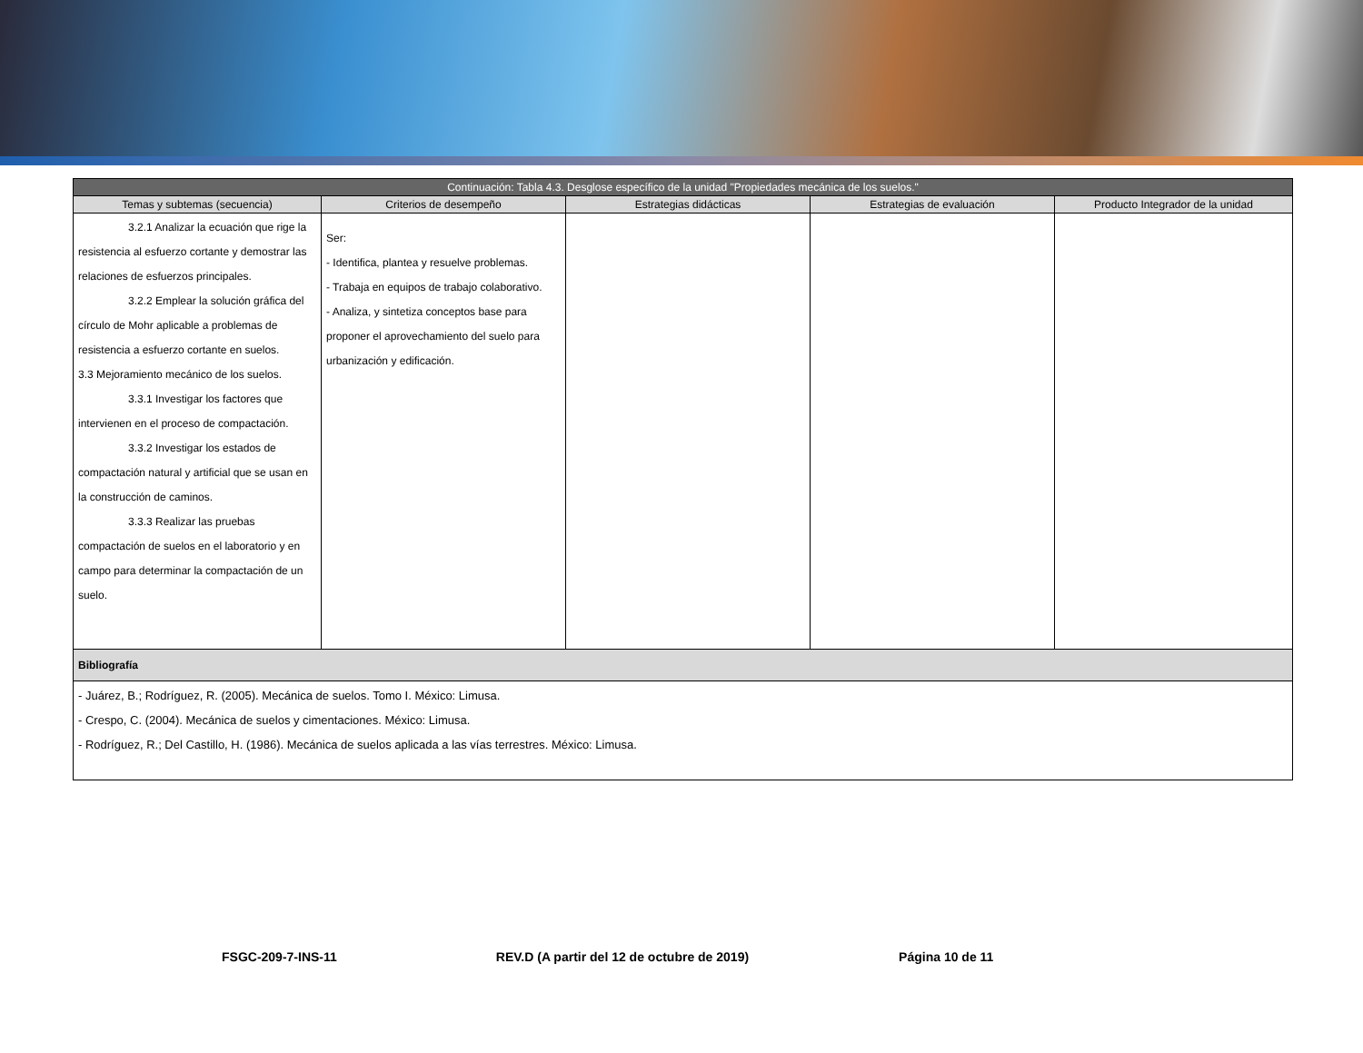| Continuación: Tabla 4.3. Desglose específico de la unidad "Propiedades mecánica de los suelos." | | | | |
| --- | --- | --- | --- | --- |
| Temas y subtemas (secuencia) | Criterios de desempeño | Estrategias didácticas | Estrategias de evaluación | Producto Integrador de la unidad |
| 3.2.1 Analizar la ecuación que rige la resistencia al esfuerzo cortante y demostrar las relaciones de esfuerzos principales. 3.2.2 Emplear la solución gráfica del círculo de Mohr aplicable a problemas de resistencia a esfuerzo cortante en suelos. 3.3 Mejoramiento mecánico de los suelos. 3.3.1 Investigar los factores que intervienen en el proceso de compactación. 3.3.2 Investigar los estados de compactación natural y artificial que se usan en la construcción de caminos. 3.3.3 Realizar las pruebas compactación de suelos en el laboratorio y en campo para determinar la compactación de un suelo. | Ser: - Identifica, plantea y resuelve problemas. - Trabaja en equipos de trabajo colaborativo. - Analiza, y sintetiza conceptos base para proponer el aprovechamiento del suelo para urbanización y edificación. | | | |
| Bibliografía | | | | |
| - Juárez, B.; Rodríguez, R. (2005). Mecánica de suelos. Tomo I. México: Limusa. - Crespo, C. (2004). Mecánica de suelos y cimentaciones. México: Limusa. - Rodríguez, R.; Del Castillo, H. (1986). Mecánica de suelos aplicada a las vías terrestres. México: Limusa. | | | | |
FSGC-209-7-INS-11 REV.D (A partir del 12 de octubre de 2019) Página 10 de 11